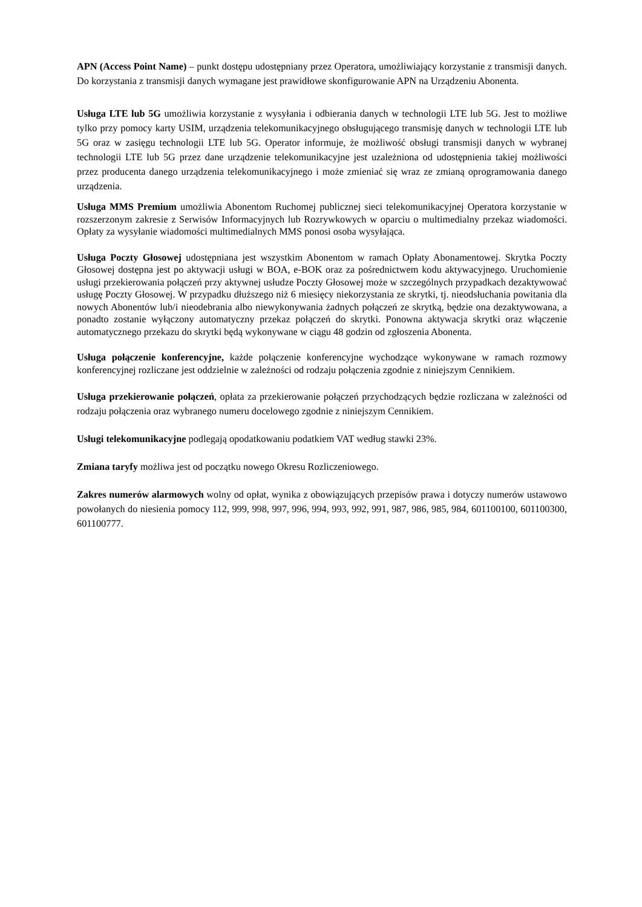APN (Access Point Name) – punkt dostępu udostępniany przez Operatora, umożliwiający korzystanie z transmisji danych. Do korzystania z transmisji danych wymagane jest prawidłowe skonfigurowanie APN na Urządzeniu Abonenta.
Usługa LTE lub 5G umożliwia korzystanie z wysyłania i odbierania danych w technologii LTE lub 5G. Jest to możliwe tylko przy pomocy karty USIM, urządzenia telekomunikacyjnego obsługującego transmisję danych w technologii LTE lub 5G oraz w zasięgu technologii LTE lub 5G. Operator informuje, że możliwość obsługi transmisji danych w wybranej technologii LTE lub 5G przez dane urządzenie telekomunikacyjne jest uzależniona od udostępnienia takiej możliwości przez producenta danego urządzenia telekomunikacyjnego i może zmieniać się wraz ze zmianą oprogramowania danego urządzenia.
Usługa MMS Premium umożliwia Abonentom Ruchomej publicznej sieci telekomunikacyjnej Operatora korzystanie w rozszerzonym zakresie z Serwisów Informacyjnych lub Rozrywkowych w oparciu o multimedialny przekaz wiadomości. Opłaty za wysyłanie wiadomości multimedialnych MMS ponosi osoba wysyłająca.
Usługa Poczty Głosowej udostępniana jest wszystkim Abonentom w ramach Opłaty Abonamentowej. Skrytka Poczty Głosowej dostępna jest po aktywacji usługi w BOA, e-BOK oraz za pośrednictwem kodu aktywacyjnego. Uruchomienie usługi przekierowania połączeń przy aktywnej usłudze Poczty Głosowej może w szczególnych przypadkach dezaktywować usługę Poczty Głosowej. W przypadku dłuższego niż 6 miesięcy niekorzystania ze skrytki, tj. nieodsłuchania powitania dla nowych Abonentów lub/i nieodebrania albo niewykonywania żadnych połączeń ze skrytką, będzie ona dezaktywowana, a ponadto zostanie wyłączony automatyczny przekaz połączeń do skrytki. Ponowna aktywacja skrytki oraz włączenie automatycznego przekazu do skrytki będą wykonywane w ciągu 48 godzin od zgłoszenia Abonenta.
Usługa połączenie konferencyjne, każde połączenie konferencyjne wychodzące wykonywane w ramach rozmowy konferencyjnej rozliczane jest oddzielnie w zależności od rodzaju połączenia zgodnie z niniejszym Cennikiem.
Usługa przekierowanie połączeń, opłata za przekierowanie połączeń przychodzących będzie rozliczana w zależności od rodzaju połączenia oraz wybranego numeru docelowego zgodnie z niniejszym Cennikiem.
Usługi telekomunikacyjne podlegają opodatkowaniu podatkiem VAT według stawki 23%.
Zmiana taryfy możliwa jest od początku nowego Okresu Rozliczeniowego.
Zakres numerów alarmowych wolny od opłat, wynika z obowiązujących przepisów prawa i dotyczy numerów ustawowo powołanych do niesienia pomocy 112, 999, 998, 997, 996, 994, 993, 992, 991, 987, 986, 985, 984, 601100100, 601100300, 601100777.